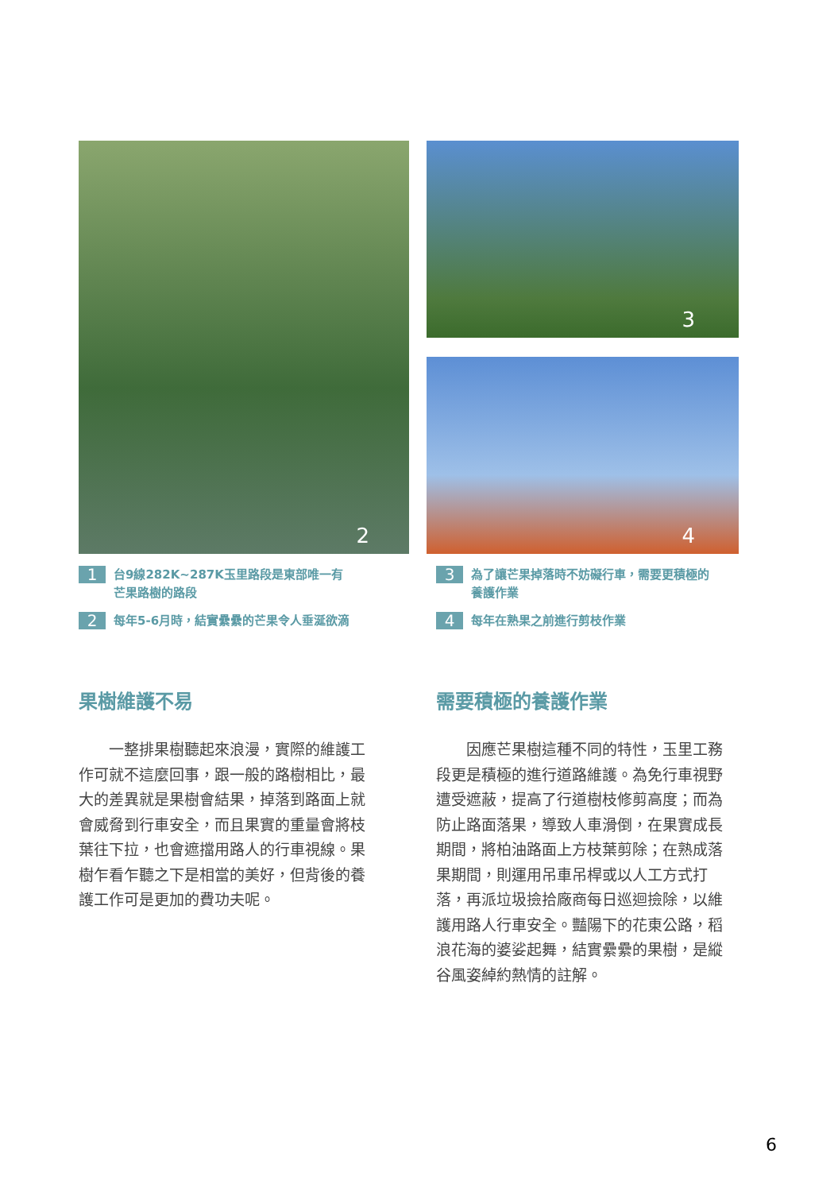2 3
4
1 台9線282K~287K玉里路段是東部唯一有
芒果路樹的路段
2 每年5-6月時，結實纍纍的芒果令人垂涎欲滴
果樹維護不易
一整排果樹聽起來浪漫，實際的維護工作可就不這麼回事，跟一般的路樹相比，最大的差異就是果樹會結果，掉落到路面上就會威脅到行車安全，而且果實的重量會將枝葉往下拉，也會遮擋用路人的行車視線。果樹乍看乍聽之下是相當的美好，但背後的養護工作可是更加的費功夫呢。
3 為了讓芒果掉落時不妨礙行車，需要更積極的
養護作業
4 每年在熟果之前進行剪枝作業
需要積極的養護作業
因應芒果樹這種不同的特性，玉里工務段更是積極的進行道路維護。為免行車視野遭受遮蔽，提高了行道樹枝修剪高度；而為防止路面落果，導致人車滑倒，在果實成長期間，將柏油路面上方枝葉剪除；在熟成落果期間，則運用吊車吊桿或以人工方式打落，再派垃圾撿拾廠商每日巡迴撿除，以維護用路人行車安全。豔陽下的花東公路，稻浪花海的婆娑起舞，結實纍纍的果樹，是縱谷風姿綽約熱情的註解。
6